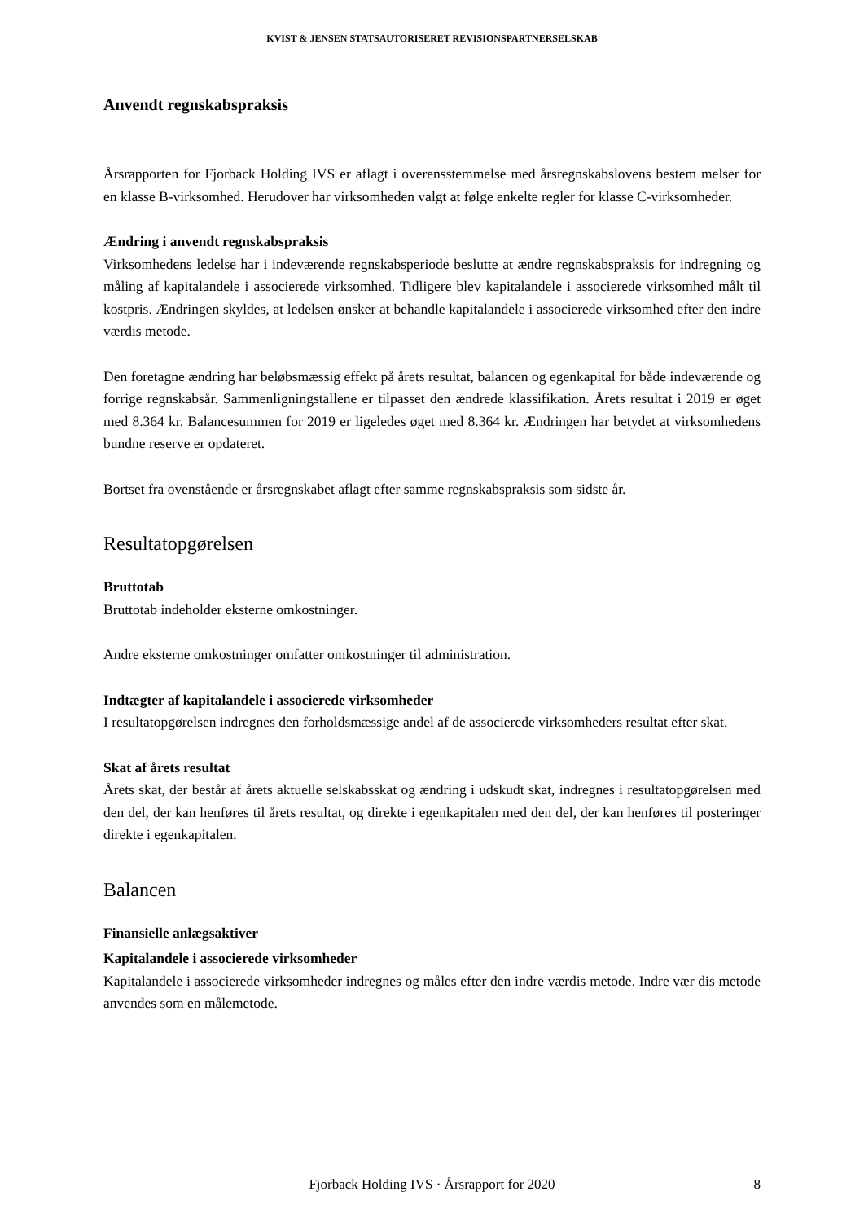KVIST & JENSEN STATSAUTORISERET REVISIONSPARTNERSELSKAB
Anvendt regnskabspraksis
Årsrapporten for Fjorback Holding IVS er aflagt i overensstemmelse med årsregnskabslovens bestem melser for en klasse B-virksomhed. Herudover har virksomheden valgt at følge enkelte regler for klasse C-virksomheder.
Ændring i anvendt regnskabspraksis
Virksomhedens ledelse har i indeværende regnskabsperiode beslutte at ændre regnskabspraksis for indregning og måling af kapitalandele i associerede virksomhed. Tidligere blev kapitalandele i associerede virksomhed målt til kostpris. Ændringen skyldes, at ledelsen ønsker at behandle kapitalandele i associerede virksomhed efter den indre værdis metode.
Den foretagne ændring har beløbsmæssig effekt på årets resultat, balancen og egenkapital for både indeværende og forrige regnskabsår. Sammenligningstallene er tilpasset den ændrede klassifikation. Årets resultat i 2019 er øget med 8.364 kr. Balancesummen for 2019 er ligeledes øget med 8.364 kr. Ændringen har betydet at virksomhedens bundne reserve er opdateret.
Bortset fra ovenstående er årsregnskabet aflagt efter samme regnskabspraksis som sidste år.
Resultatopgørelsen
Bruttotab
Bruttotab indeholder eksterne omkostninger.
Andre eksterne omkostninger omfatter omkostninger til administration.
Indtægter af kapitalandele i associerede virksomheder
I resultatopgørelsen indregnes den forholdsmæssige andel af de associerede virksomheders resultat efter skat.
Skat af årets resultat
Årets skat, der består af årets aktuelle selskabsskat og ændring i udskudt skat, indregnes i resultatopgørelsen med den del, der kan henføres til årets resultat, og direkte i egenkapitalen med den del, der kan henføres til posteringer direkte i egenkapitalen.
Balancen
Finansielle anlægsaktiver
Kapitalandele i associerede virksomheder
Kapitalandele i associerede virksomheder indregnes og måles efter den indre værdis metode. Indre vær dis metode anvendes som en målemetode.
Fjorback Holding IVS · Årsrapport for 2020 8